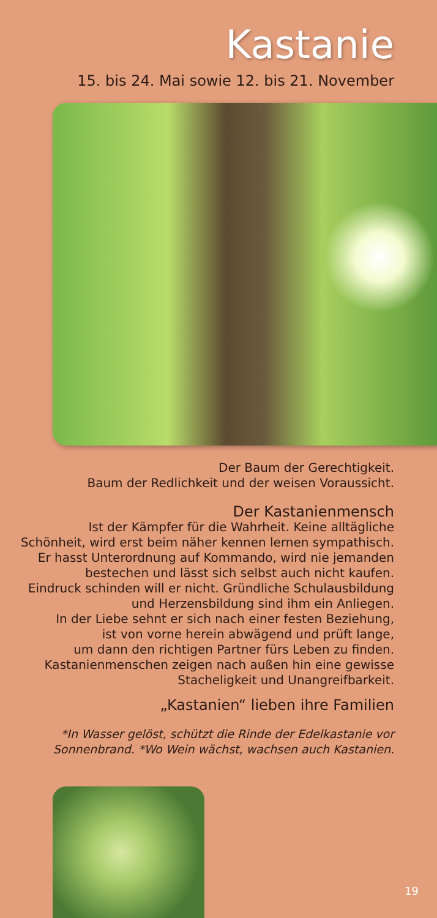Kastanie
15. bis 24. Mai sowie 12. bis 21. November
Der Baum der Gerechtigkeit.
Baum der Redlichkeit und der weisen Voraussicht.
Der Kastanienmensch
Ist der Kämpfer für die Wahrheit. Keine alltägliche
Schönheit, wird erst beim näher kennen lernen sympathisch.
Er hasst Unterordnung auf Kommando, wird nie jemanden
bestechen und lässt sich selbst auch nicht kaufen.
Eindruck schinden will er nicht. Gründliche Schulausbildung
und Herzensbildung sind ihm ein Anliegen.
In der Liebe sehnt er sich nach einer festen Beziehung,
ist von vorne herein abwägend und prüft lange,
um dann den richtigen Partner fürs Leben zu finden.
Kastanienmenschen zeigen nach außen hin eine gewisse
Stacheligkeit und Unangreifbarkeit.
„Kastanien“ lieben ihre Familien
*In Wasser gelöst, schützt die Rinde der Edelkastanie vor
Sonnenbrand. *Wo Wein wächst, wachsen auch Kastanien.
19